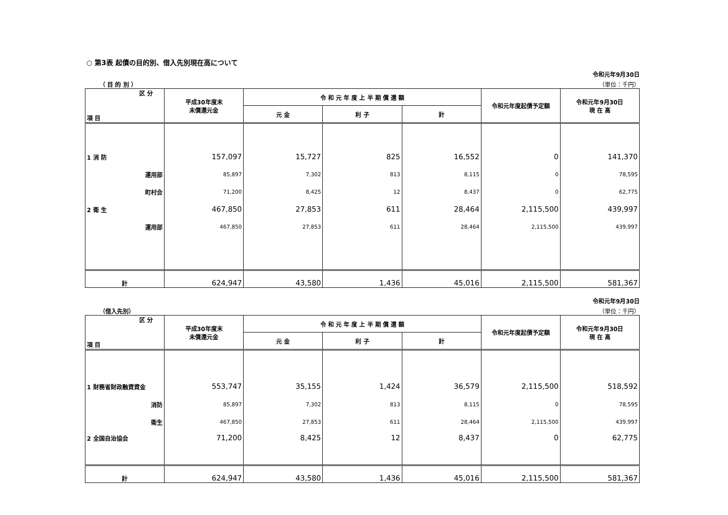○ 第3表 起債の目的別、借入先別現在高について
令和元年9月30日
（ 目 的 別 ） （単位：千円）
| 区 分 項 目 | 平成30年度末 未償還元金 | 令 和 元 年 度 上 半 期 償 還 額 | | | 令和元年度起債予定額 | 令和元年9月30日 現 在 高 |
| --- | --- | --- | --- | --- | --- | --- |
| | | 元 金 | 利 子 | 計 | | |
| 1 消 防 | 157,097 | 15,727 | 825 | 16,552 | 0 | 141,370 |
| 運用部 | 85,897 | 7,302 | 813 | 8,115 | 0 | 78,595 |
| 町村会 | 71,200 | 8,425 | 12 | 8,437 | 0 | 62,775 |
| 2 衛 生 | 467,850 | 27,853 | 611 | 28,464 | 2,115,500 | 439,997 |
| 運用部 | 467,850 | 27,853 | 611 | 28,464 | 2,115,500 | 439,997 |
| 計 | 624,947 | 43,580 | 1,436 | 45,016 | 2,115,500 | 581,367 |
令和元年9月30日
（借入先別） （単位：千円）
| 区 分 項 目 | 平成30年度末 未償還元金 | 令 和 元 年 度 上 半 期 償 還 額 | | | 令和元年度起債予定額 | 令和元年9月30日 現 在 高 |
| --- | --- | --- | --- | --- | --- | --- |
| | | 元 金 | 利 子 | 計 | | |
| 1 財務省財政融資資金 | 553,747 | 35,155 | 1,424 | 36,579 | 2,115,500 | 518,592 |
| 消防 | 85,897 | 7,302 | 813 | 8,115 | 0 | 78,595 |
| 衛生 | 467,850 | 27,853 | 611 | 28,464 | 2,115,500 | 439,997 |
| 2 全国自治協会 | 71,200 | 8,425 | 12 | 8,437 | 0 | 62,775 |
| 計 | 624,947 | 43,580 | 1,436 | 45,016 | 2,115,500 | 581,367 |